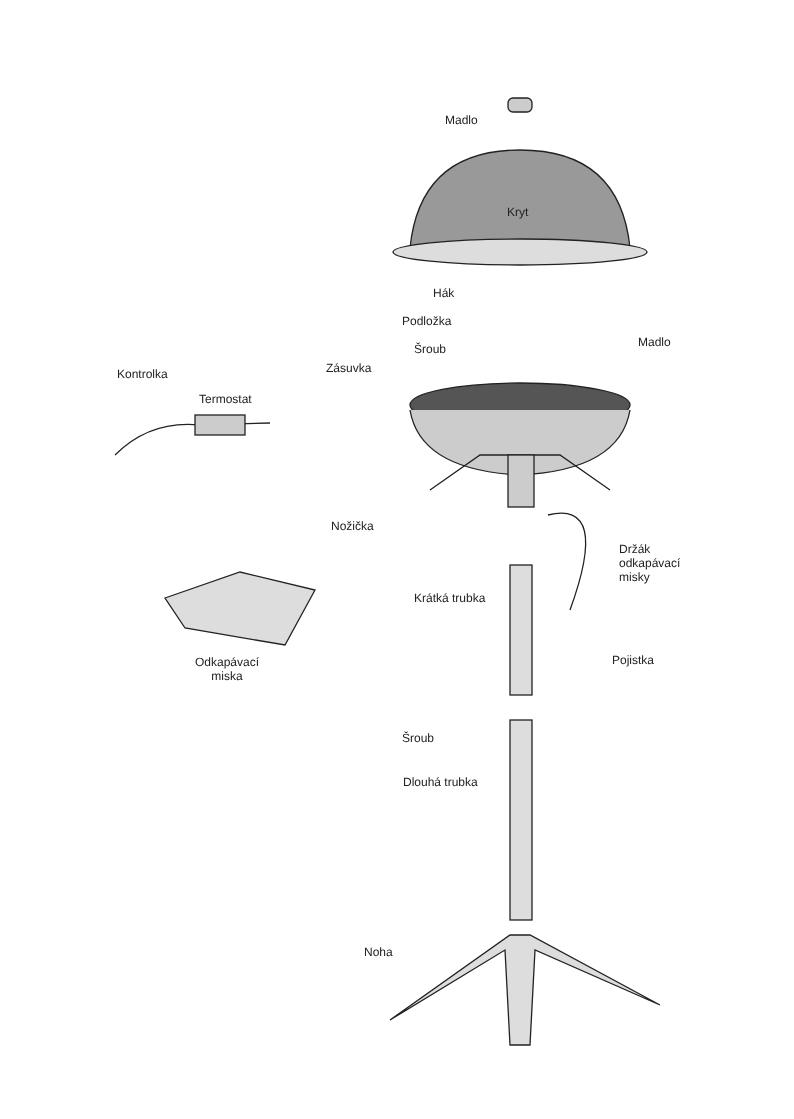Madlo
Kryt
Hák
Podložka
Šroub Madlo
Kontrolka Zásuvka
Termostat
Nožička
Držák
odkapávací
misky
Krátká trubka
Pojistka
Odkapávací
miska
Šroub
Dlouhá trubka
Noha